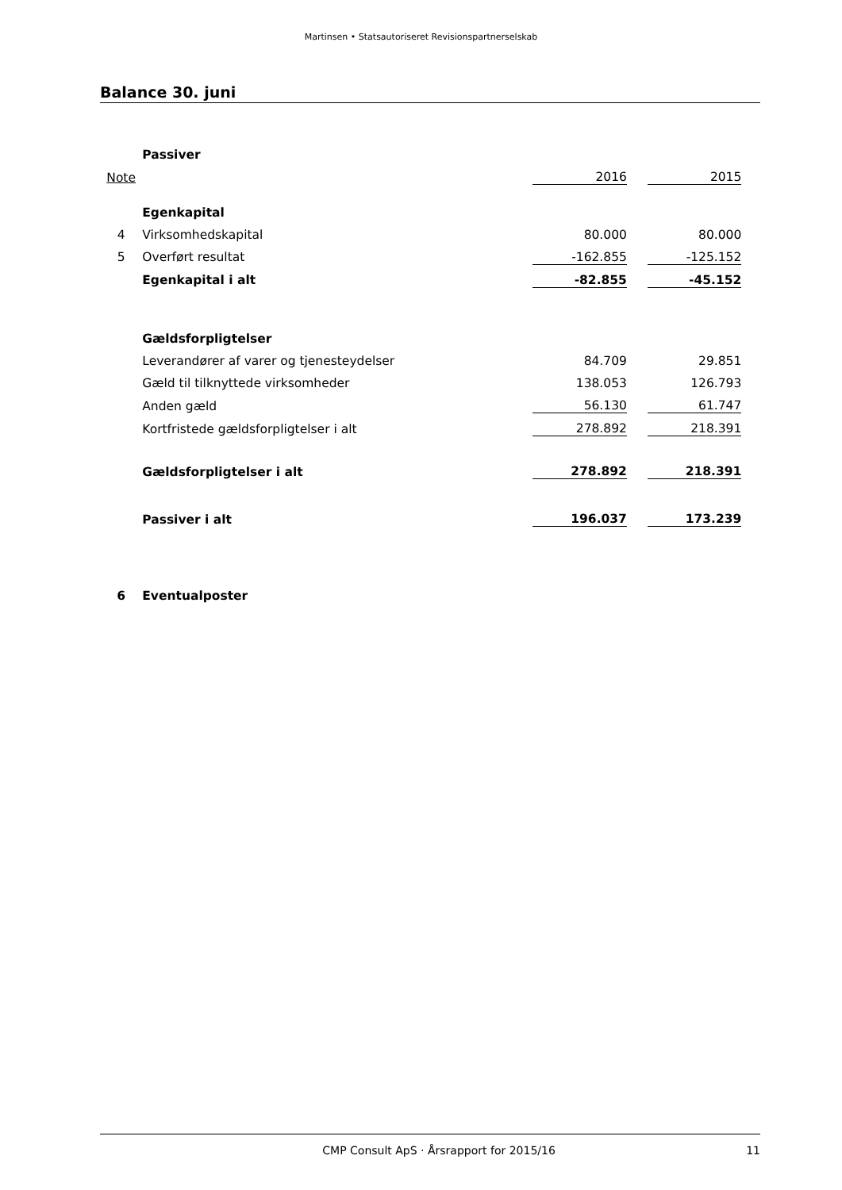Martinsen • Statsautoriseret Revisionspartnerselskab
Balance 30. juni
| | Passiver | | | | |
| Note | | 2016 | | 2015 | |
| | Egenkapital | | | | |
| 4 | Virksomhedskapital | 80.000 | | 80.000 | |
| 5 | Overført resultat | -162.855 | | -125.152 | |
| | Egenkapital i alt | -82.855 | | -45.152 | |
| | Gældsforpligtelser | | | | |
| | Leverandører af varer og tjenesteydelser | 84.709 | | 29.851 | |
| | Gæld til tilknyttede virksomheder | 138.053 | | 126.793 | |
| | Anden gæld | 56.130 | | 61.747 | |
| | Kortfristede gældsforpligtelser i alt | 278.892 | | 218.391 | |
| | Gældsforpligtelser i alt | 278.892 | | 218.391 | |
| | Passiver i alt | 196.037 | | 173.239 | |
| 6 | Eventualposter | | | | |
CMP Consult ApS · Årsrapport for 2015/16 11